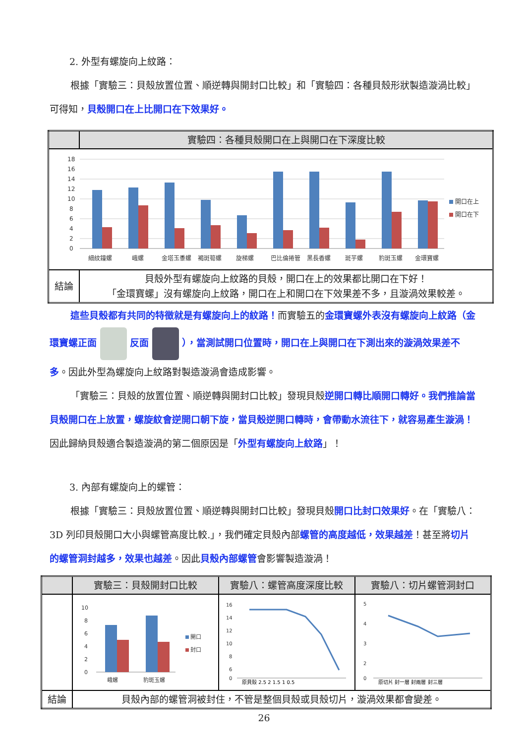2. 外型有螺旋向上紋路：
根據「實驗三：貝殼放置位置、順逆轉與開封口比較」和「實驗四：各種貝殼形狀製造漩渦比較」可得知，貝殼開口在上比開口在下效果好。
| | 實驗四：各種貝殼開口在上與開口在下深度比較 |
| --- | --- |
| 18 16 14 12 10 8 6 4 2 0 細紋鐘螺 峨螺 金塔玉黍螺 褐斑筍螺 旋梯螺 巴比倫捲管 黑長香螺 斑芋螺 豹斑玉螺 金環寶螺 開口在上 開口在下 | |
| 結論 | 貝殼外型有螺旋向上紋路的貝殼，開口在上的效果都比開口在下好！ 「金環寶螺」沒有螺旋向上紋路，開口在上和開口在下效果差不多，且漩渦效果較差。 |
這些貝殼都有共同的特徵就是有螺旋向上的紋路！而實驗五的金環寶螺外表沒有螺旋向上紋路（金環寶螺正面 反面 ），當測試開口位置時，開口在上與開口在下測出來的漩渦效果差不多。因此外型為螺旋向上紋路對製造漩渦會造成影響。
「實驗三：貝殼的放置位置、順逆轉與開封口比較」發現貝殼逆開口轉比順開口轉好。我們推論當貝殼開口在上放置，螺旋紋會逆開口朝下旋，當貝殼逆開口轉時，會帶動水流往下，就容易產生漩渦！因此歸納貝殼適合製造漩渦的第二個原因是「外型有螺旋向上紋路」！
3. 內部有螺旋向上的螺管：
根據「實驗三：貝殼放置位置、順逆轉與開封口比較」發現貝殼開口比封口效果好。在「實驗八：3D 列印貝殼開口大小與螺管高度比較.」，我們確定貝殼內部螺管的高度越低，效果越差！甚至將切片的螺管洞封越多，效果也越差。因此貝殼內部螺管會影響製造漩渦！
| | 實驗三：貝殼開封口比較 | 實驗八：螺管高度深度比較 | 實驗八：切片螺管洞封口 |
| --- | --- | --- | --- |
| | 10 8 6 4 2 0 峨螺 豹斑玉螺 開口 封口 | 16 14 12 10 8 6 0 原貝殼 2.5 2 1.5 1 0.5 | 5 4 3 2 0 原切片 封一層 封兩層 封三層 |
| 結論 | 貝殼內部的螺管洞被封住，不管是整個貝殼或貝殼切片，漩渦效果都會變差。 | | |
26